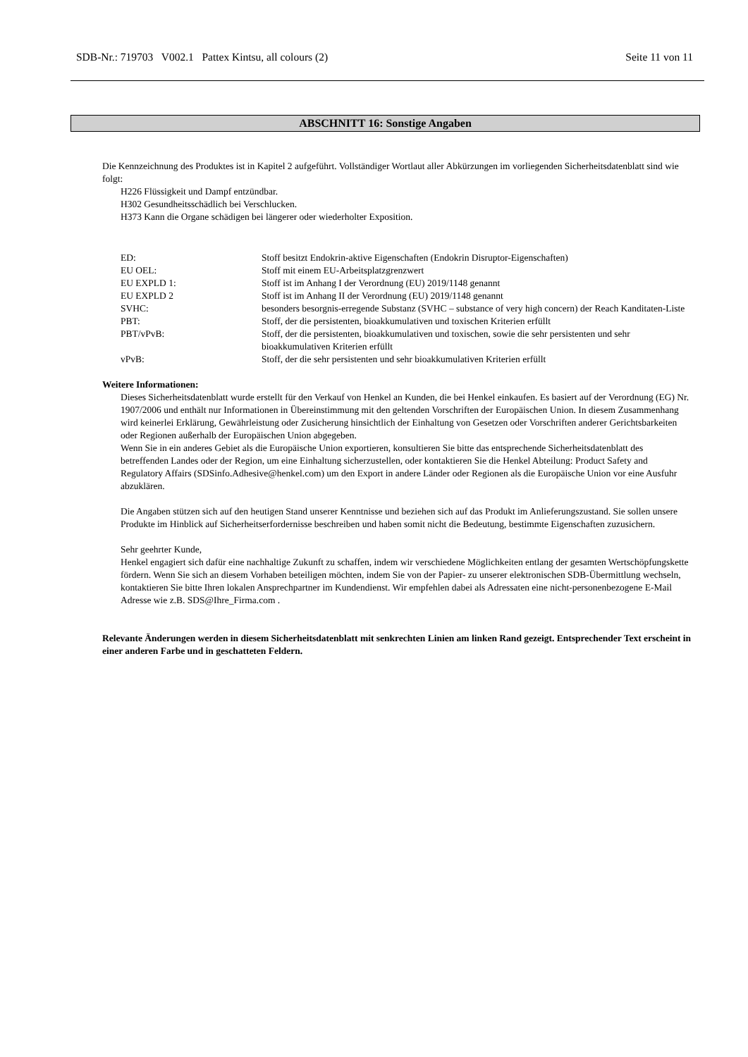SDB-Nr.: 719703 V002.1 Pattex Kintsu, all colours (2) Seite 11 von 11
ABSCHNITT 16: Sonstige Angaben
Die Kennzeichnung des Produktes ist in Kapitel 2 aufgeführt. Vollständiger Wortlaut aller Abkürzungen im vorliegenden Sicherheitsdatenblatt sind wie folgt:
H226 Flüssigkeit und Dampf entzündbar.
H302 Gesundheitsschädlich bei Verschlucken.
H373 Kann die Organe schädigen bei längerer oder wiederholter Exposition.
| ED: | Stoff besitzt Endokrin-aktive Eigenschaften (Endokrin Disruptor-Eigenschaften) |
| EU OEL: | Stoff mit einem EU-Arbeitsplatzgrenzwert |
| EU EXPLD 1: | Stoff ist im Anhang I der Verordnung (EU) 2019/1148 genannt |
| EU EXPLD 2 | Stoff ist im Anhang II der Verordnung (EU) 2019/1148 genannt |
| SVHC: | besonders besorgnis-erregende Substanz (SVHC – substance of very high concern) der Reach Kanditaten-Liste |
| PBT: | Stoff, der die persistenten, bioakkumulativen und toxischen Kriterien erfüllt |
| PBT/vPvB: | Stoff, der die persistenten, bioakkumulativen und toxischen, sowie die sehr persistenten und sehr bioakkumulativen Kriterien erfüllt |
| vPvB: | Stoff, der die sehr persistenten und sehr bioakkumulativen Kriterien erfüllt |
Weitere Informationen:
Dieses Sicherheitsdatenblatt wurde erstellt für den Verkauf von Henkel an Kunden, die bei Henkel einkaufen. Es basiert auf der Verordnung (EG) Nr. 1907/2006 und enthält nur Informationen in Übereinstimmung mit den geltenden Vorschriften der Europäischen Union. In diesem Zusammenhang wird keinerlei Erklärung, Gewährleistung oder Zusicherung hinsichtlich der Einhaltung von Gesetzen oder Vorschriften anderer Gerichtsbarkeiten oder Regionen außerhalb der Europäischen Union abgegeben.
Wenn Sie in ein anderes Gebiet als die Europäische Union exportieren, konsultieren Sie bitte das entsprechende Sicherheitsdatenblatt des betreffenden Landes oder der Region, um eine Einhaltung sicherzustellen, oder kontaktieren Sie die Henkel Abteilung: Product Safety and Regulatory Affairs (SDSinfo.Adhesive@henkel.com) um den Export in andere Länder oder Regionen als die Europäische Union vor eine Ausfuhr abzuklären.
Die Angaben stützen sich auf den heutigen Stand unserer Kenntnisse und beziehen sich auf das Produkt im Anlieferungszustand. Sie sollen unsere Produkte im Hinblick auf Sicherheitserfordernisse beschreiben und haben somit nicht die Bedeutung, bestimmte Eigenschaften zuzusichern.
Sehr geehrter Kunde,
Henkel engagiert sich dafür eine nachhaltige Zukunft zu schaffen, indem wir verschiedene Möglichkeiten entlang der gesamten Wertschöpfungskette fördern. Wenn Sie sich an diesem Vorhaben beteiligen möchten, indem Sie von der Papier- zu unserer elektronischen SDB-Übermittlung wechseln, kontaktieren Sie bitte Ihren lokalen Ansprechpartner im Kundendienst. Wir empfehlen dabei als Adressaten eine nicht-personenbezogene E-Mail Adresse wie z.B. SDS@Ihre_Firma.com .
Relevante Änderungen werden in diesem Sicherheitsdatenblatt mit senkrechten Linien am linken Rand gezeigt. Entsprechender Text erscheint in einer anderen Farbe und in geschatteten Feldern.